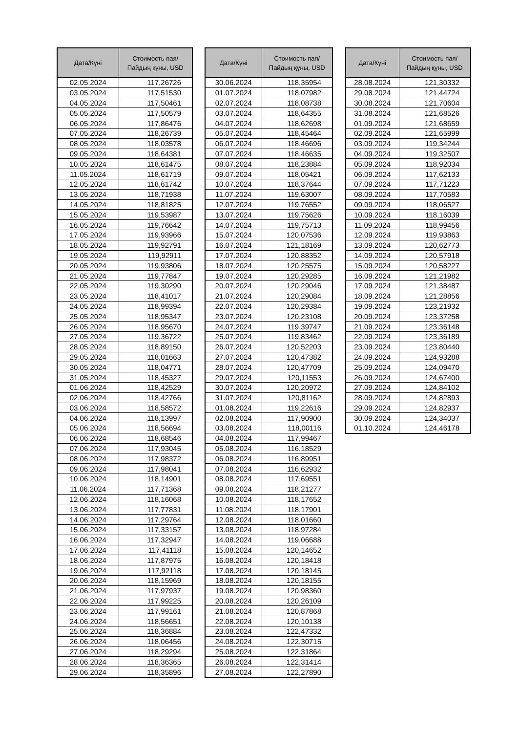| Дата/Күні | Стоимость пая/ Пайдың құны, USD |
| --- | --- |
| 02.05.2024 | 117,26726 |
| 03.05.2024 | 117,51530 |
| 04.05.2024 | 117,50461 |
| 05.05.2024 | 117,50579 |
| 06.05.2024 | 117,86476 |
| 07.05.2024 | 118,26739 |
| 08.05.2024 | 118,03578 |
| 09.05.2024 | 118,64381 |
| 10.05.2024 | 118,61475 |
| 11.05.2024 | 118,61719 |
| 12.05.2024 | 118,61742 |
| 13.05.2024 | 118,71938 |
| 14.05.2024 | 118,81825 |
| 15.05.2024 | 119,53987 |
| 16.05.2024 | 119,76642 |
| 17.05.2024 | 119,93966 |
| 18.05.2024 | 119,92791 |
| 19.05.2024 | 119,92911 |
| 20.05.2024 | 119,93806 |
| 21.05.2024 | 119,77847 |
| 22.05.2024 | 119,30290 |
| 23.05.2024 | 118,41017 |
| 24.05.2024 | 118,99394 |
| 25.05.2024 | 118,95347 |
| 26.05.2024 | 118,95670 |
| 27.05.2024 | 119,36722 |
| 28.05.2024 | 118,89150 |
| 29.05.2024 | 118,01663 |
| 30.05.2024 | 118,04771 |
| 31.05.2024 | 118,45327 |
| 01.06.2024 | 118,42529 |
| 02.06.2024 | 118,42766 |
| 03.06.2024 | 118,58572 |
| 04.06.2024 | 118,13997 |
| 05.06.2024 | 118,56694 |
| 06.06.2024 | 118,68546 |
| 07.06.2024 | 117,93045 |
| 08.06.2024 | 117,98372 |
| 09.06.2024 | 117,98041 |
| 10.06.2024 | 118,14901 |
| 11.06.2024 | 117,71368 |
| 12.06.2024 | 118,16068 |
| 13.06.2024 | 117,77831 |
| 14.06.2024 | 117,29764 |
| 15.06.2024 | 117,33157 |
| 16.06.2024 | 117,32947 |
| 17.06.2024 | 117,41118 |
| 18.06.2024 | 117,87975 |
| 19.06.2024 | 117,92118 |
| 20.06.2024 | 118,15969 |
| 21.06.2024 | 117,97937 |
| 22.06.2024 | 117,99225 |
| 23.06.2024 | 117,99161 |
| 24.06.2024 | 118,56651 |
| 25.06.2024 | 118,36884 |
| 26.06.2024 | 118,06456 |
| 27.06.2024 | 118,29294 |
| 28.06.2024 | 118,36365 |
| 29.06.2024 | 118,35896 |
| Дата/Күні | Стоимость пая/ Пайдың құны, USD |
| --- | --- |
| 30.06.2024 | 118,35954 |
| 01.07.2024 | 118,07982 |
| 02.07.2024 | 118,08738 |
| 03.07.2024 | 118,64355 |
| 04.07.2024 | 118,62698 |
| 05.07.2024 | 118,45464 |
| 06.07.2024 | 118,46696 |
| 07.07.2024 | 118,46635 |
| 08.07.2024 | 118,23884 |
| 09.07.2024 | 118,05421 |
| 10.07.2024 | 118,37644 |
| 11.07.2024 | 119,63007 |
| 12.07.2024 | 119,76552 |
| 13.07.2024 | 119,75626 |
| 14.07.2024 | 119,75713 |
| 15.07.2024 | 120,07536 |
| 16.07.2024 | 121,18169 |
| 17.07.2024 | 120,88352 |
| 18.07.2024 | 120,25575 |
| 19.07.2024 | 120,29285 |
| 20.07.2024 | 120,29046 |
| 21.07.2024 | 120,29084 |
| 22.07.2024 | 120,29384 |
| 23.07.2024 | 120,23108 |
| 24.07.2024 | 119,39747 |
| 25.07.2024 | 119,83462 |
| 26.07.2024 | 120,52203 |
| 27.07.2024 | 120,47382 |
| 28.07.2024 | 120,47709 |
| 29.07.2024 | 120,11553 |
| 30.07.2024 | 120,20972 |
| 31.07.2024 | 120,81162 |
| 01.08.2024 | 119,22616 |
| 02.08.2024 | 117,90900 |
| 03.08.2024 | 118,00116 |
| 04.08.2024 | 117,99467 |
| 05.08.2024 | 116,18529 |
| 06.08.2024 | 116,89951 |
| 07.08.2024 | 116,62932 |
| 08.08.2024 | 117,69551 |
| 09.08.2024 | 118,21277 |
| 10.08.2024 | 118,17652 |
| 11.08.2024 | 118,17901 |
| 12.08.2024 | 118,01660 |
| 13.08.2024 | 118,97284 |
| 14.08.2024 | 119,06688 |
| 15.08.2024 | 120,14652 |
| 16.08.2024 | 120,18418 |
| 17.08.2024 | 120,18145 |
| 18.08.2024 | 120,18155 |
| 19.08.2024 | 120,98360 |
| 20.08.2024 | 120,26109 |
| 21.08.2024 | 120,87868 |
| 22.08.2024 | 120,10138 |
| 23.08.2024 | 122,47332 |
| 24.08.2024 | 122,30715 |
| 25.08.2024 | 122,31864 |
| 26.08.2024 | 122,31414 |
| 27.08.2024 | 122,27890 |
| Дата/Күні | Стоимость пая/ Пайдың құны, USD |
| --- | --- |
| 28.08.2024 | 121,30332 |
| 29.08.2024 | 121,44724 |
| 30.08.2024 | 121,70604 |
| 31.08.2024 | 121,68526 |
| 01.09.2024 | 121,68659 |
| 02.09.2024 | 121,65999 |
| 03.09.2024 | 119,34244 |
| 04.09.2024 | 119,32507 |
| 05.09.2024 | 118,92034 |
| 06.09.2024 | 117,62133 |
| 07.09.2024 | 117,71223 |
| 08.09.2024 | 117,70583 |
| 09.09.2024 | 118,06527 |
| 10.09.2024 | 118,16039 |
| 11.09.2024 | 118,99456 |
| 12.09.2024 | 119,93863 |
| 13.09.2024 | 120,62773 |
| 14.09.2024 | 120,57918 |
| 15.09.2024 | 120,58227 |
| 16.09.2024 | 121,21982 |
| 17.09.2024 | 121,38487 |
| 18.09.2024 | 121,28856 |
| 19.09.2024 | 123,21932 |
| 20.09.2024 | 123,37258 |
| 21.09.2024 | 123,36148 |
| 22.09.2024 | 123,36189 |
| 23.09.2024 | 123,80440 |
| 24.09.2024 | 124,93288 |
| 25.09.2024 | 124,09470 |
| 26.09.2024 | 124,67400 |
| 27.09.2024 | 124,84102 |
| 28.09.2024 | 124,82893 |
| 29.09.2024 | 124,82937 |
| 30.09.2024 | 124,34037 |
| 01.10.2024 | 124,46178 |